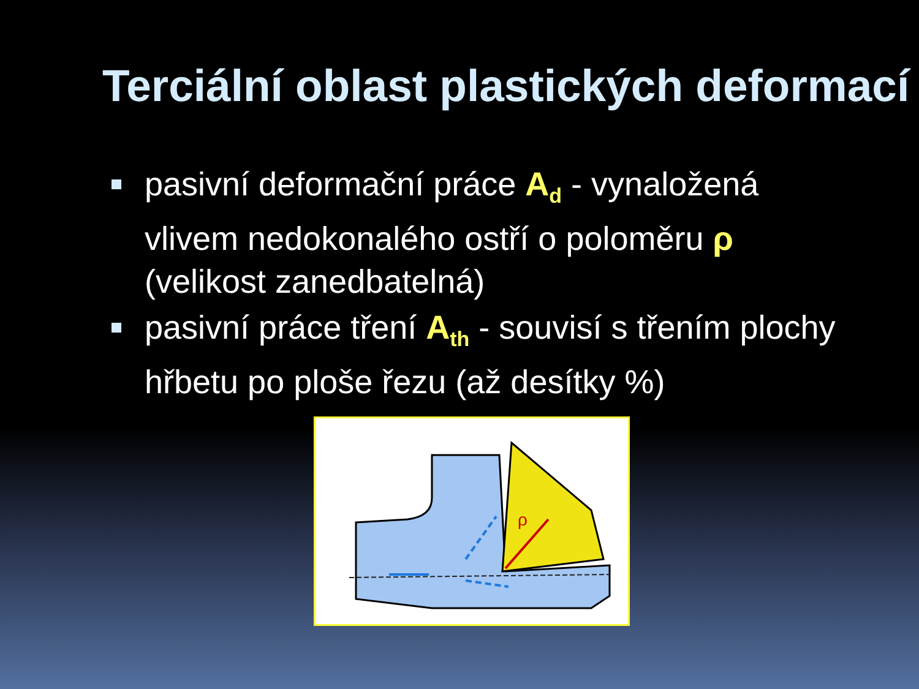Terciální oblast plastických deformací
pasivní deformační práce A<sub>d</sub> - vynaložená vlivem nedokonalého ostří o poloměru ρ (velikost zanedbatelná)
pasivní práce tření A<sub>th</sub> - souvisí s třením plochy hřbetu po ploše řezu (až desítky %)
ρ